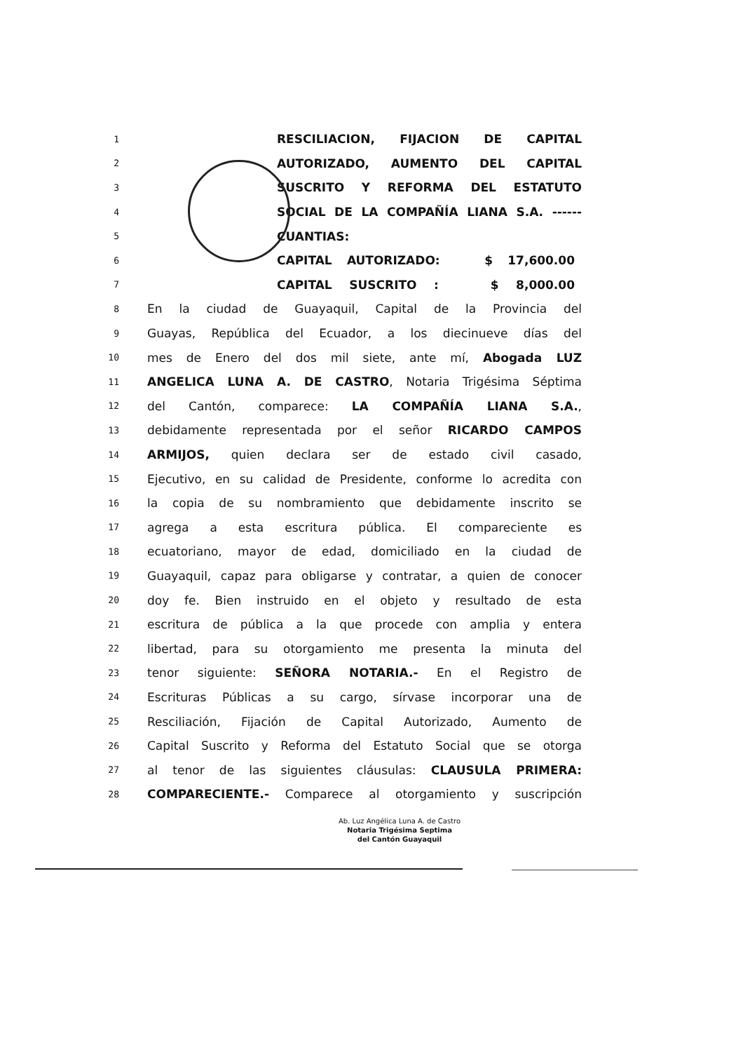1 RESCILIACION, FIJACION DE CAPITAL
2 AUTORIZADO, AUMENTO DEL CAPITAL
3 SUSCRITO Y REFORMA DEL ESTATUTO
4 SOCIAL DE LA COMPAÑÍA LIANA S.A. ------
5 CUANTIAS:
6 CAPITAL AUTORIZADO: $ 17,600.00
7 CAPITAL SUSCRITO : $ 8,000.00
8 En la ciudad de Guayaquil, Capital de la Provincia del
9 Guayas, República del Ecuador, a los diecinueve días del
10 mes de Enero del dos mil siete, ante mí, Abogada LUZ
11 ANGELICA LUNA A. DE CASTRO, Notaria Trigésima Séptima
12 del Cantón, comparece: LA COMPAÑÍA LIANA S.A.,
13 debidamente representada por el señor RICARDO CAMPOS
14 ARMIJOS, quien declara ser de estado civil casado,
15 Ejecutivo, en su calidad de Presidente, conforme lo acredita con
16 la copia de su nombramiento que debidamente inscrito se
17 agrega a esta escritura pública. El compareciente es
18 ecuatoriano, mayor de edad, domiciliado en la ciudad de
19 Guayaquil, capaz para obligarse y contratar, a quien de conocer
20 doy fe. Bien instruido en el objeto y resultado de esta
21 escritura de pública a la que procede con amplia y entera
22 libertad, para su otorgamiento me presenta la minuta del
23 tenor siguiente: SEÑORA NOTARIA.- En el Registro de
24 Escrituras Públicas a su cargo, sírvase incorporar una de
25 Resciliación, Fijación de Capital Autorizado, Aumento de
26 Capital Suscrito y Reforma del Estatuto Social que se otorga
27 al tenor de las siguientes cláusulas: CLAUSULA PRIMERA:
28 COMPARECIENTE.- Comparece al otorgamiento y suscripción
Ab. Luz Angélica Luna A. de Castro
Notaria Trigésima Septima
del Cantón Guayaquil